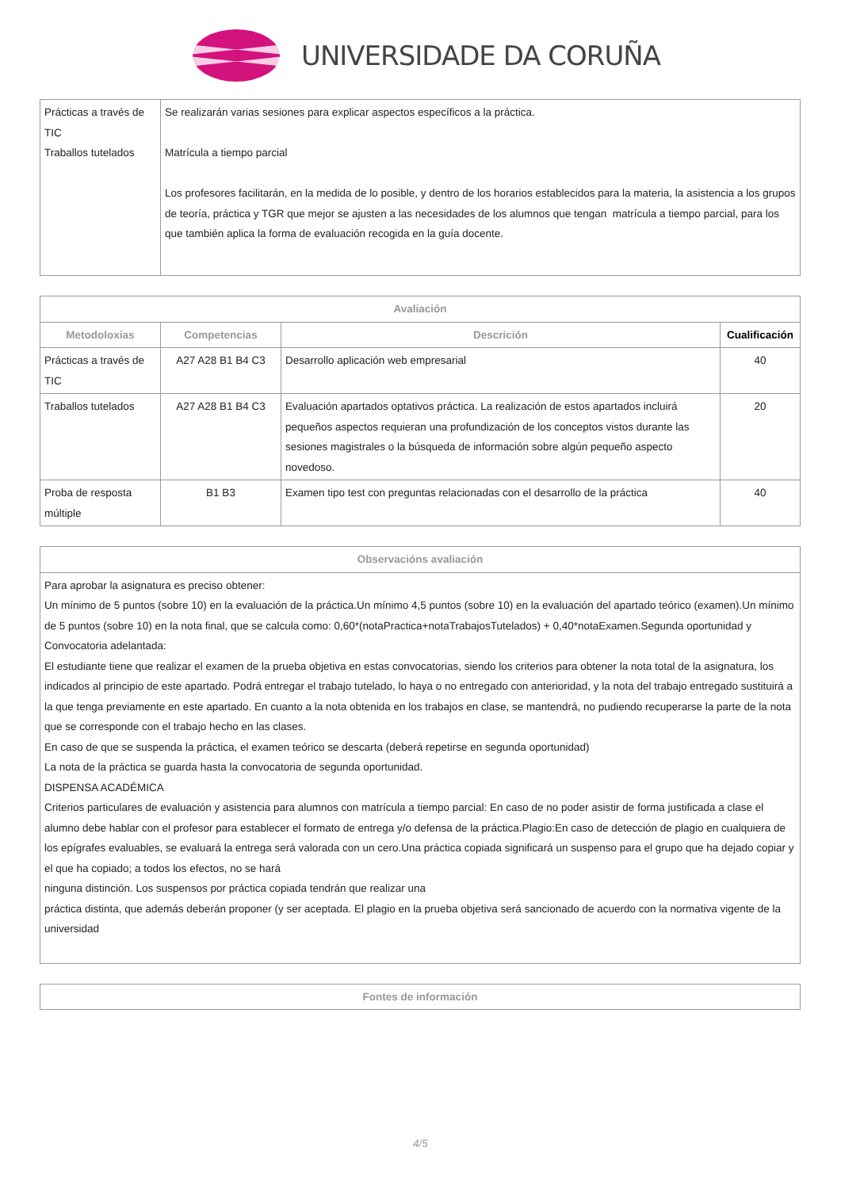UNIVERSIDADE DA CORUÑA
| Prácticas a través de TIC Traballos tutelados | Se realizarán varias sesiones para explicar aspectos específicos a la práctica. Matrícula a tiempo parcial Los profesores facilitarán, en la medida de lo posible, y dentro de los horarios establecidos para la materia, la asistencia a los grupos de teoría, práctica y TGR que mejor se ajusten a las necesidades de los alumnos que tengan matrícula a tiempo parcial, para los que también aplica la forma de evaluación recogida en la guía docente. |
| Avaliación | | | |
| --- | --- | --- | --- |
| Metodoloxías | Competencias | Descrición | Cualificación |
| Prácticas a través de TIC | A27 A28 B1 B4 C3 | Desarrollo aplicación web empresarial | 40 |
| Traballos tutelados | A27 A28 B1 B4 C3 | Evaluación apartados optativos práctica. La realización de estos apartados incluirá pequeños aspectos requieran una profundización de los conceptos vistos durante las sesiones magistrales o la búsqueda de información sobre algún pequeño aspecto novedoso. | 20 |
| Proba de resposta múltiple | B1 B3 | Examen tipo test con preguntas relacionadas con el desarrollo de la práctica | 40 |
| Observacións avaliación |
| --- |
| Para aprobar la asignatura es preciso obtener: Un mínimo de 5 puntos (sobre 10) en la evaluación de la práctica.Un mínimo 4,5 puntos (sobre 10) en la evaluación del apartado teórico (examen).Un mínimo de 5 puntos (sobre 10) en la nota final, que se calcula como: 0,60*(notaPractica+notaTrabajosTutelados) + 0,40*notaExamen.Segunda oportunidad y Convocatoria adelantada: El estudiante tiene que realizar el examen de la prueba objetiva en estas convocatorias, siendo los criterios para obtener la nota total de la asignatura, los indicados al principio de este apartado. Podrá entregar el trabajo tutelado, lo haya o no entregado con anterioridad, y la nota del trabajo entregado sustituirá a la que tenga previamente en este apartado. En cuanto a la nota obtenida en los trabajos en clase, se mantendrá, no pudiendo recuperarse la parte de la nota que se corresponde con el trabajo hecho en las clases. En caso de que se suspenda la práctica, el examen teórico se descarta (deberá repetirse en segunda oportunidad) La nota de la práctica se guarda hasta la convocatoria de segunda oportunidad. DISPENSA ACADÉMICA Criterios particulares de evaluación y asistencia para alumnos con matrícula a tiempo parcial: En caso de no poder asistir de forma justificada a clase el alumno debe hablar con el profesor para establecer el formato de entrega y/o defensa de la práctica.Plagio:En caso de detección de plagio en cualquiera de los epígrafes evaluables, se evaluará la entrega será valorada con un cero.Una práctica copiada significará un suspenso para el grupo que ha dejado copiar y el que ha copiado; a todos los efectos, no se hará ninguna distinción. Los suspensos por práctica copiada tendrán que realizar una práctica distinta, que además deberán proponer (y ser aceptada. El plagio en la prueba objetiva será sancionado de acuerdo con la normativa vigente de la universidad |
| Fontes de información |
| --- |
4/5